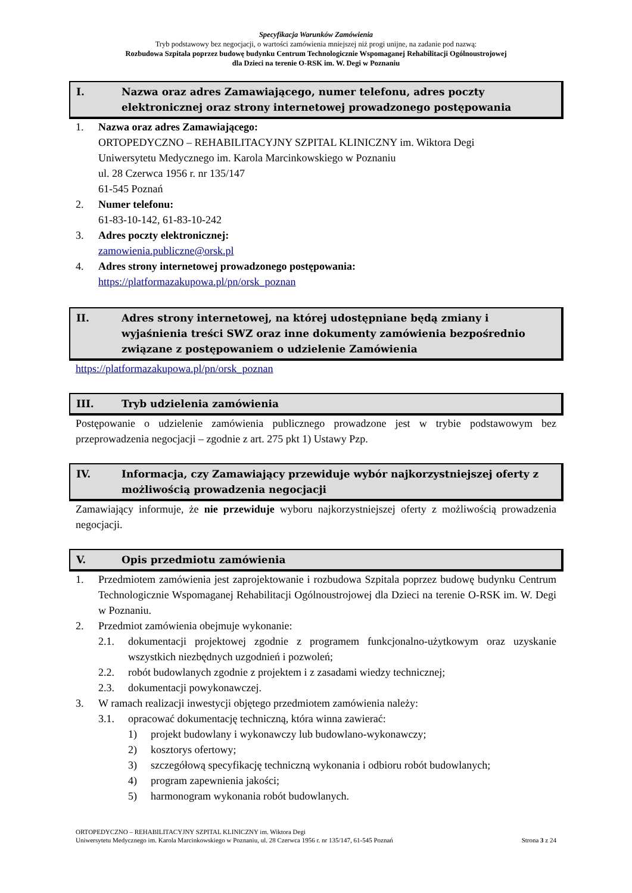Specyfikacja Warunków Zamówienia
Tryb podstawowy bez negocjacji, o wartości zamówienia mniejszej niż progi unijne, na zadanie pod nazwą:
Rozbudowa Szpitala poprzez budowę budynku Centrum Technologicznie Wspomaganej Rehabilitacji Ogólnoustrojowej
dla Dzieci na terenie O-RSK im. W. Degi w Poznaniu
I. Nazwa oraz adres Zamawiającego, numer telefonu, adres poczty elektronicznej oraz strony internetowej prowadzonego postępowania
1. Nazwa oraz adres Zamawiającego:
ORTOPEDYCZNO – REHABILITACYJNY SZPITAL KLINICZNY im. Wiktora Degi
Uniwersytetu Medycznego im. Karola Marcinkowskiego w Poznaniu
ul. 28 Czerwca 1956 r. nr 135/147
61-545 Poznań
2. Numer telefonu:
61-83-10-142, 61-83-10-242
3. Adres poczty elektronicznej:
zamowienia.publiczne@orsk.pl
4. Adres strony internetowej prowadzonego postępowania:
https://platformazakupowa.pl/pn/orsk_poznan
II. Adres strony internetowej, na której udostępniane będą zmiany i wyjaśnienia treści SWZ oraz inne dokumenty zamówienia bezpośrednio związane z postępowaniem o udzielenie Zamówienia
https://platformazakupowa.pl/pn/orsk_poznan
III. Tryb udzielenia zamówienia
Postępowanie o udzielenie zamówienia publicznego prowadzone jest w trybie podstawowym bez przeprowadzenia negocjacji – zgodnie z art. 275 pkt 1) Ustawy Pzp.
IV. Informacja, czy Zamawiający przewiduje wybór najkorzystniejszej oferty z możliwością prowadzenia negocjacji
Zamawiający informuje, że nie przewiduje wyboru najkorzystniejszej oferty z możliwością prowadzenia negocjacji.
V. Opis przedmiotu zamówienia
1. Przedmiotem zamówienia jest zaprojektowanie i rozbudowa Szpitala poprzez budowę budynku Centrum Technologicznie Wspomaganej Rehabilitacji Ogólnoustrojowej dla Dzieci na terenie O-RSK im. W. Degi w Poznaniu.
2. Przedmiot zamówienia obejmuje wykonanie:
2.1. dokumentacji projektowej zgodnie z programem funkcjonalno-użytkowym oraz uzyskanie wszystkich niezbędnych uzgodnień i pozwoleń;
2.2. robót budowlanych zgodnie z projektem i z zasadami wiedzy technicznej;
2.3. dokumentacji powykonawczej.
3. W ramach realizacji inwestycji objętego przedmiotem zamówienia należy:
3.1. opracować dokumentację techniczną, która winna zawierać:
1) projekt budowlany i wykonawczy lub budowlano-wykonawczy;
2) kosztorys ofertowy;
3) szczegółową specyfikację techniczną wykonania i odbioru robót budowlanych;
4) program zapewnienia jakości;
5) harmonogram wykonania robót budowlanych.
ORTOPEDYCZNO – REHABILITACYJNY SZPITAL KLINICZNY im. Wiktora Degi
Uniwersytetu Medycznego im. Karola Marcinkowskiego w Poznaniu, ul. 28 Czerwca 1956 r. nr 135/147, 61-545 Poznań Strona 3 z 24